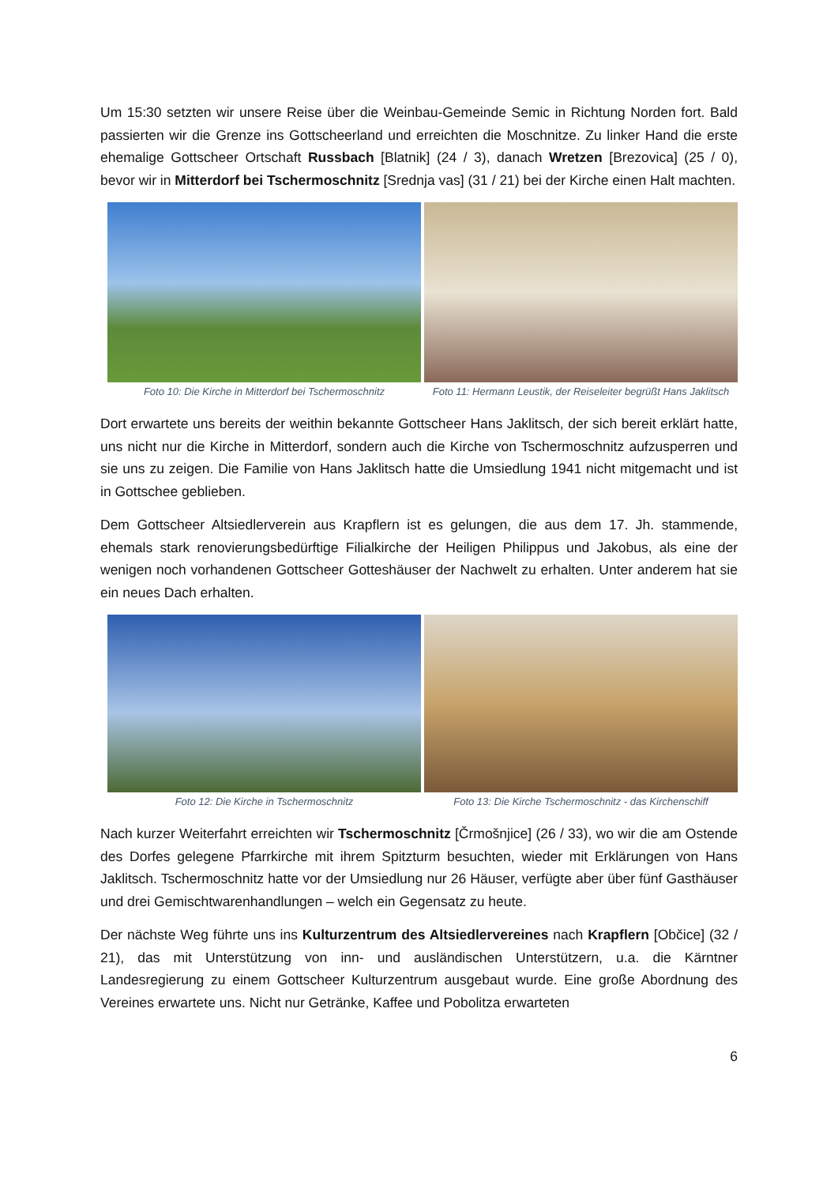Um 15:30 setzten wir unsere Reise über die Weinbau-Gemeinde Semic in Richtung Norden fort. Bald passierten wir die Grenze ins Gottscheerland und erreichten die Moschnitze. Zu linker Hand die erste ehemalige Gottscheer Ortschaft Russbach [Blatnik] (24 / 3), danach Wretzen [Brezovica] (25 / 0), bevor wir in Mitterdorf bei Tschermoschnitz [Srednja vas] (31 / 21) bei der Kirche einen Halt machten.
Foto 10: Die Kirche in Mitterdorf bei Tschermoschnitz
Foto 11: Hermann Leustik, der Reiseleiter begrüßt Hans Jaklitsch
Dort erwartete uns bereits der weithin bekannte Gottscheer Hans Jaklitsch, der sich bereit erklärt hatte, uns nicht nur die Kirche in Mitterdorf, sondern auch die Kirche von Tschermoschnitz aufzusperren und sie uns zu zeigen. Die Familie von Hans Jaklitsch hatte die Umsiedlung 1941 nicht mitgemacht und ist in Gottschee geblieben.
Dem Gottscheer Altsiedlerverein aus Krapflern ist es gelungen, die aus dem 17. Jh. stammende, ehemals stark renovierungsbedürftige Filialkirche der Heiligen Philippus und Jakobus, als eine der wenigen noch vorhandenen Gottscheer Gotteshäuser der Nachwelt zu erhalten. Unter anderem hat sie ein neues Dach erhalten.
Foto 12: Die Kirche in Tschermoschnitz
Foto 13: Die Kirche Tschermoschnitz - das Kirchenschiff
Nach kurzer Weiterfahrt erreichten wir Tschermoschnitz [Črmošnjice] (26 / 33), wo wir die am Ostende des Dorfes gelegene Pfarrkirche mit ihrem Spitzturm besuchten, wieder mit Erklärungen von Hans Jaklitsch. Tschermoschnitz hatte vor der Umsiedlung nur 26 Häuser, verfügte aber über fünf Gasthäuser und drei Gemischtwarenhandlungen – welch ein Gegensatz zu heute.
Der nächste Weg führte uns ins Kulturzentrum des Altsiedlervereines nach Krapflern [Občice] (32 / 21), das mit Unterstützung von inn- und ausländischen Unterstützern, u.a. die Kärntner Landesregierung zu einem Gottscheer Kulturzentrum ausgebaut wurde. Eine große Abordnung des Vereines erwartete uns. Nicht nur Getränke, Kaffee und Pobolitza erwarteten
6